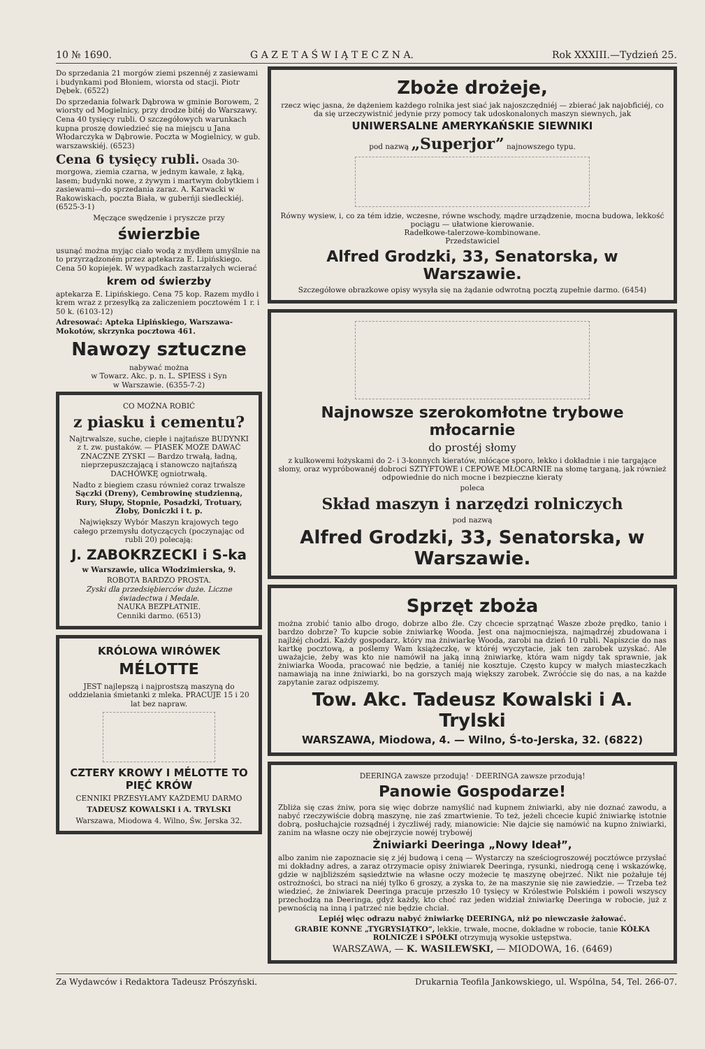10 № 1690. G A Z E T A Ś W I Ą T E C Z N A. Rok XXXIII.—Tydzień 25.
Do sprzedania 21 morgów ziemi pszennéj z zasiewami i budynkami pod Błoniem, wiorsta od stacji. Piotr Dębek. (6522)
Do sprzedania folwark Dąbrowa w gminie Borowem, 2 wiorsty od Mogielnicy, przy drodze bitéj do Warszawy. Cena 40 tysięcy rubli. O szczegółowych warunkach kupna proszę dowiedzieć się na miejscu u Jana Włodarczyka w Dąbrowie. Poczta w Mogielnicy, w gub. warszawskiéj. (6523)
Cena 6 tysięcy rubli. Osada 30-morgowa, ziemia czarna, w jednym kawale, z łąką, lasem; budynki nowe, z żywym i martwym dobytkiem i zasiewami—do sprzedania zaraz. A. Karwacki w Rakowiskach, poczta Biała, w guberńji siedleckiéj. (6525-3-1)
Męczące swędzenie i pryszcze przy
świerzbie
usunąć można myjąc ciało wodą z mydłem umyślnie na to przyrządzoném przez aptekarza E. Lipińskiego. Cena 50 kopiejek. W wypadkach zastarzałych wcierać
krem od świerzby
aptekarza E. Lipińskiego. Cena 75 kop. Razem mydło i krem wraz z przesyłką za zaliczeniem pocztowém 1 r. i 50 k. (6103-12)
Adresować: Apteka Lipińskiego, Warszawa-Mokotów, skrzynka pocztowa 461.
Nawozy sztuczne
nabywać można
w Towarz. Akc. p. n. L. SPIESS i Syn
w Warszawie. (6355-7-2)
CO MOŻNA ROBIĆ
z piasku i cementu?
Najtrwalsze, suche, ciepłe i najtańsze BUDYNKI z t. zw. pustaków. — PIASEK MOŻE DAWAĆ ZNACZNE ZYSKI — Bardzo trwałą, ładną, nieprzepuszczającą i stanowczo najtańszą DACHÓWKĘ ogniotrwałą.
Nadto z biegiem czasu również coraz trwalsze Sączki (Dreny), Cembrowinę studzienną, Rury, Słupy, Stopnie, Posadzki, Trotuary, Żłoby, Doniczki i t. p.
Największy Wybór Maszyn krajowych tego całego przemysłu dotyczących (poczynając od rubli 20) polecają:
J. ZABOKRZECKI i S-ka
w Warszawie, ulica Włodzimierska, 9.
ROBOTA BARDZO PROSTA.
Zyski dla przedsiębierców duże. Liczne świadectwa i Medale.
NAUKA BEZPŁATNIE.
Cenniki darmo. (6513)
KRÓLOWA WIRÓWEK
MÉLOTTE
JEST najlepszą i najprostszą maszyną do oddzielania śmietanki z mleka. PRACUJE 15 i 20 lat bez napraw.
CZTERY KROWY I MÉLOTTE TO PIĘĆ KRÓW
CENNIKI PRZESYŁAMY KAŻDEMU DARMO
TADEUSZ KOWALSKI i A. TRYLSKI
Warszawa, Miodowa 4. Wilno, Św. Jerska 32.
Zboże drożeje,
rzecz więc jasna, że dążeniem każdego rolnika jest siać jak najoszczędniéj — zbierać jak najobficiéj, co da się urzeczywistnić jedynie przy pomocy tak udoskonalonych maszyn siewnych, jak
UNIWERSALNE AMERYKAŃSKIE SIEWNIKI
pod nazwą „Superjor” najnowszego typu.
Równy wysiew, i, co za tém idzie, wczesne, równe wschody, mądre urządzenie, mocna budowa, lekkość pociągu — ułatwione kierowanie.
Radełkowe-talerzowe-kombinowane.
Przedstawiciel
Alfred Grodzki, 33, Senatorska, w Warszawie.
Szczegółowe obrazkowe opisy wysyła się na żądanie odwrotną pocztą zupełnie darmo. (6454)
Najnowsze szerokomłotne trybowe młocarnie
do prostéj słomy
z kulkowemi łożyskami do 2- i 3-konnych kieratów, młócące sporo, lekko i dokładnie i nie targające słomy, oraz wypróbowanéj dobroci SZTYFTOWE i CEPOWE MŁOCARNIE na słomę targaną, jak również odpowiednie do nich mocne i bezpieczne kieraty
poleca
Skład maszyn i narzędzi rolniczych
pod nazwą
Alfred Grodzki, 33, Senatorska, w Warszawie.
Sprzęt zboża
można zrobić tanio albo drogo, dobrze albo źle. Czy chcecie sprzątnąć Wasze zboże prędko, tanio i bardzo dobrze? To kupcie sobie żniwiarkę Wooda. Jest ona najmocniejsza, najmądrzéj zbudowana i najlżéj chodzi. Każdy gospodarz, który ma żniwiarkę Wooda, zarobi na dzień 10 rubli. Napiszcie do nas kartkę pocztową, a poślemy Wam książeczkę, w któréj wyczytacie, jak ten zarobek uzyskać. Ale uważajcie, żeby was kto nie namówił na jaką inną żniwiarkę, która wam nigdy tak sprawnie, jak żniwiarka Wooda, pracować nie będzie, a taniéj nie kosztuje. Często kupcy w małych miasteczkach namawiają na inne żniwiarki, bo na gorszych mają większy zarobek. Zwróćcie się do nas, a na każde zapytanie zaraz odpiszemy.
Tow. Akc. Tadeusz Kowalski i A. Trylski
WARSZAWA, Miodowa, 4. — Wilno, Ś-to-Jerska, 32. (6822)
DEERINGA zawsze przodują! · DEERINGA zawsze przodują!
Panowie Gospodarze!
Zbliża się czas żniw, pora się więc dobrze namyślić nad kupnem żniwiarki, aby nie doznać zawodu, a nabyć rzeczywiście dobrą maszynę, nie zaś zmartwienie. To też, jeżeli chcecie kupić żniwiarkę istotnie dobrą, posłuchajcie rozsądnéj i życzliwéj rady, mianowicie: Nie dajcie się namówić na kupno żniwiarki, zanim na własne oczy nie obejrzycie nowéj trybowéj
Żniwiarki Deeringa „Nowy Ideał”,
albo zanim nie zapoznacie się z jéj budową i ceną — Wystarczy na sześciogroszowéj pocztówce przysłać mi dokładny adres, a zaraz otrzymacie opisy żniwiarek Deeringa, rysunki, niedrogą cenę i wskazówkę, gdzie w najbliższém sąsiedztwie na własne oczy możecie tę maszynę obejrzeć. Nikt nie pożałuje téj ostrożności, bo straci na niéj tylko 6 groszy, a zyska to, że na maszynie się nie zawiedzie. — Trzeba też wiedzieć, że żniwiarek Deeringa pracuje przeszło 10 tysięcy w Królestwie Polskiém i powoli wszyscy przechodzą na Deeringa, gdyż każdy, kto choć raz jeden widział żniwiarkę Deeringa w robocie, już z pewnością na inną i patrzeć nie będzie chciał.
Lepiéj więc odrazu nabyć żniwiarkę DEERINGA, niż po niewczasie żałować.
GRABIE KONNE „TYGRYSIĄTKO“, lekkie, trwałe, mocne, dokładne w robocie, tanie KÓŁKA ROLNICZE i SPÓŁKI otrzymują wysokie ustępstwa.
WARSZAWA, — K. WASILEWSKI, — MIODOWA, 16. (6469)
Za Wydawców i Redaktora Tadeusz Prószyński. Drukarnia Teofila Jankowskiego, ul. Wspólna, 54, Tel. 266-07.